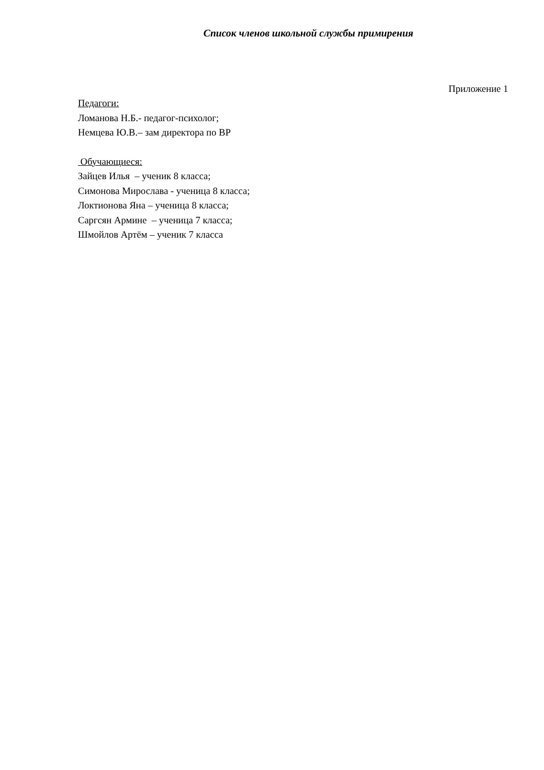Список членов школьной службы примирения
Приложение 1
Педагоги:
Ломанова Н.Б.- педагог-психолог;
Немцева Ю.В.– зам директора по ВР
Обучающиеся:
Зайцев Илья – ученик 8 класса;
Симонова Мирослава - ученица 8 класса;
Локтионова Яна – ученица 8 класса;
Саргсян Армине – ученица 7 класса;
Шмойлов Артём – ученик 7 класса